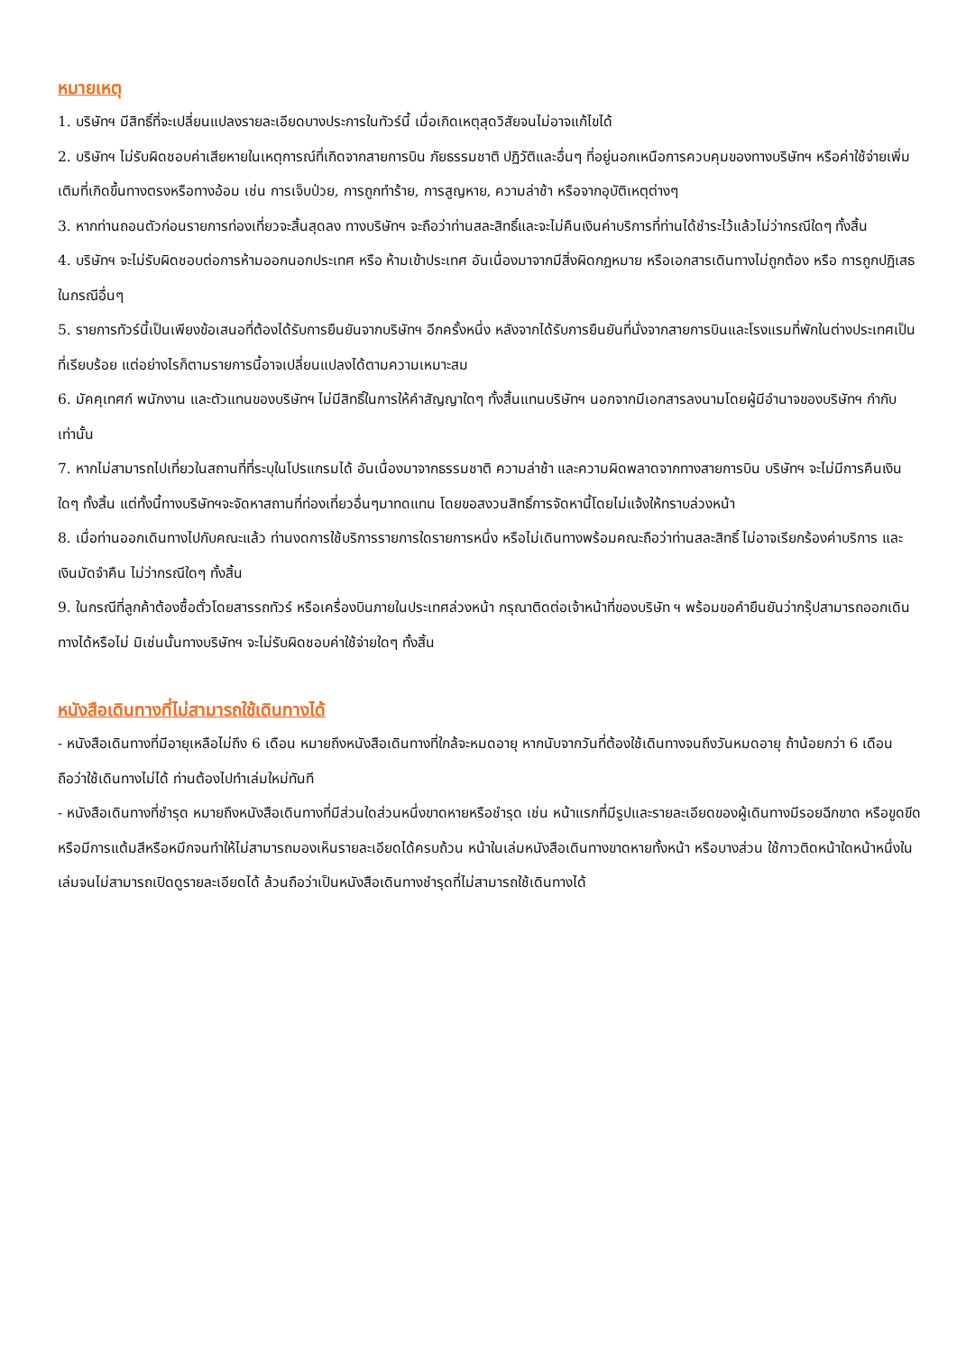หมายเหตุ
1. บริษัทฯ มีสิทธิ์ที่จะเปลี่ยนแปลงรายละเอียดบางประการในทัวร์นี้ เมื่อเกิดเหตุสุดวิสัยจนไม่อาจแก้ไขได้
2. บริษัทฯ ไม่รับผิดชอบค่าเสียหายในเหตุการณ์ที่เกิดจากสายการบิน ภัยธรรมชาติ ปฏิวัติและอื่นๆ ที่อยู่นอกเหนือการควบคุมของทางบริษัทฯ หรือค่าใช้จ่ายเพิ่มเติมที่เกิดขึ้นทางตรงหรือทางอ้อม เช่น การเจ็บป่วย, การถูกทำร้าย, การสูญหาย, ความล่าช้า หรือจากอุบัติเหตุต่างๆ
3. หากท่านถอนตัวก่อนรายการท่องเที่ยวจะสิ้นสุดลง ทางบริษัทฯ จะถือว่าท่านสละสิทธิ์และจะไม่คืนเงินค่าบริการที่ท่านได้ชำระไว้แล้วไม่ว่ากรณีใดๆ ทั้งสิ้น
4. บริษัทฯ จะไม่รับผิดชอบต่อการห้ามออกนอกประเทศ หรือ ห้ามเข้าประเทศ อันเนื่องมาจากมีสิ่งผิดกฎหมาย หรือเอกสารเดินทางไม่ถูกต้อง หรือ การถูกปฏิเสธในกรณีอื่นๆ
5. รายการทัวร์นี้เป็นเพียงข้อเสนอที่ต้องได้รับการยืนยันจากบริษัทฯ อีกครั้งหนึ่ง หลังจากได้รับการยืนยันที่นั่งจากสายการบินและโรงแรมที่พักในต่างประเทศเป็นที่เรียบร้อย แต่อย่างไรก็ตามรายการนี้อาจเปลี่ยนแปลงได้ตามความเหมาะสม
6. มัคคุเทศก์ พนักงาน และตัวแทนของบริษัทฯ ไม่มีสิทธิ์ในการให้คำสัญญาใดๆ ทั้งสิ้นแทนบริษัทฯ นอกจากมีเอกสารลงนามโดยผู้มีอำนาจของบริษัทฯ กำกับเท่านั้น
7. หากไม่สามารถไปเที่ยวในสถานที่ที่ระบุในโปรแกรมได้ อันเนื่องมาจากธรรมชาติ ความล่าช้า และความผิดพลาดจากทางสายการบิน บริษัทฯ จะไม่มีการคืนเงินใดๆ ทั้งสิ้น แต่ทั้งนี้ทางบริษัทฯจะจัดหาสถานที่ท่องเที่ยวอื่นๆมาทดแทน โดยขอสงวนสิทธิ์การจัดหานี้โดยไม่แจ้งให้ทราบล่วงหน้า
8. เมื่อท่านออกเดินทางไปกับคณะแล้ว ท่านงดการใช้บริการรายการใดรายการหนึ่ง หรือไม่เดินทางพร้อมคณะถือว่าท่านสละสิทธิ์ ไม่อาจเรียกร้องค่าบริการ และเงินมัดจำคืน ไม่ว่ากรณีใดๆ ทั้งสิ้น
9. ในกรณีที่ลูกค้าต้องซื้อตั๋วโดยสารรถทัวร์ หรือเครื่องบินภายในประเทศล่วงหน้า กรุณาติดต่อเจ้าหน้าที่ของบริษัท ฯ พร้อมขอคำยืนยันว่ากรุ๊ปสามารถออกเดินทางได้หรือไม่ มิเช่นนั้นทางบริษัทฯ จะไม่รับผิดชอบค่าใช้จ่ายใดๆ ทั้งสิ้น
หนังสือเดินทางที่ไม่สามารถใช้เดินทางได้
- หนังสือเดินทางที่มีอายุเหลือไม่ถึง 6 เดือน หมายถึงหนังสือเดินทางที่ใกล้จะหมดอายุ หากนับจากวันที่ต้องใช้เดินทางจนถึงวันหมดอายุ ถ้าน้อยกว่า 6 เดือนถือว่าใช้เดินทางไม่ได้ ท่านต้องไปทำเล่มใหม่ทันที
- หนังสือเดินทางที่ชำรุด หมายถึงหนังสือเดินทางที่มีส่วนใดส่วนหนึ่งขาดหายหรือชำรุด เช่น หน้าแรกที่มีรูปและรายละเอียดของผู้เดินทางมีรอยฉีกขาด หรือขูดขีด หรือมีการแต้มสีหรือหมึกจนทำให้ไม่สามารถมองเห็นรายละเอียดได้ครบถ้วน หน้าในเล่มหนังสือเดินทางขาดหายทั้งหน้า หรือบางส่วน ใช้กาวติดหน้าใดหน้าหนึ่งในเล่มจนไม่สามารถเปิดดูรายละเอียดได้ ล้วนถือว่าเป็นหนังสือเดินทางชำรุดที่ไม่สามารถใช้เดินทางได้